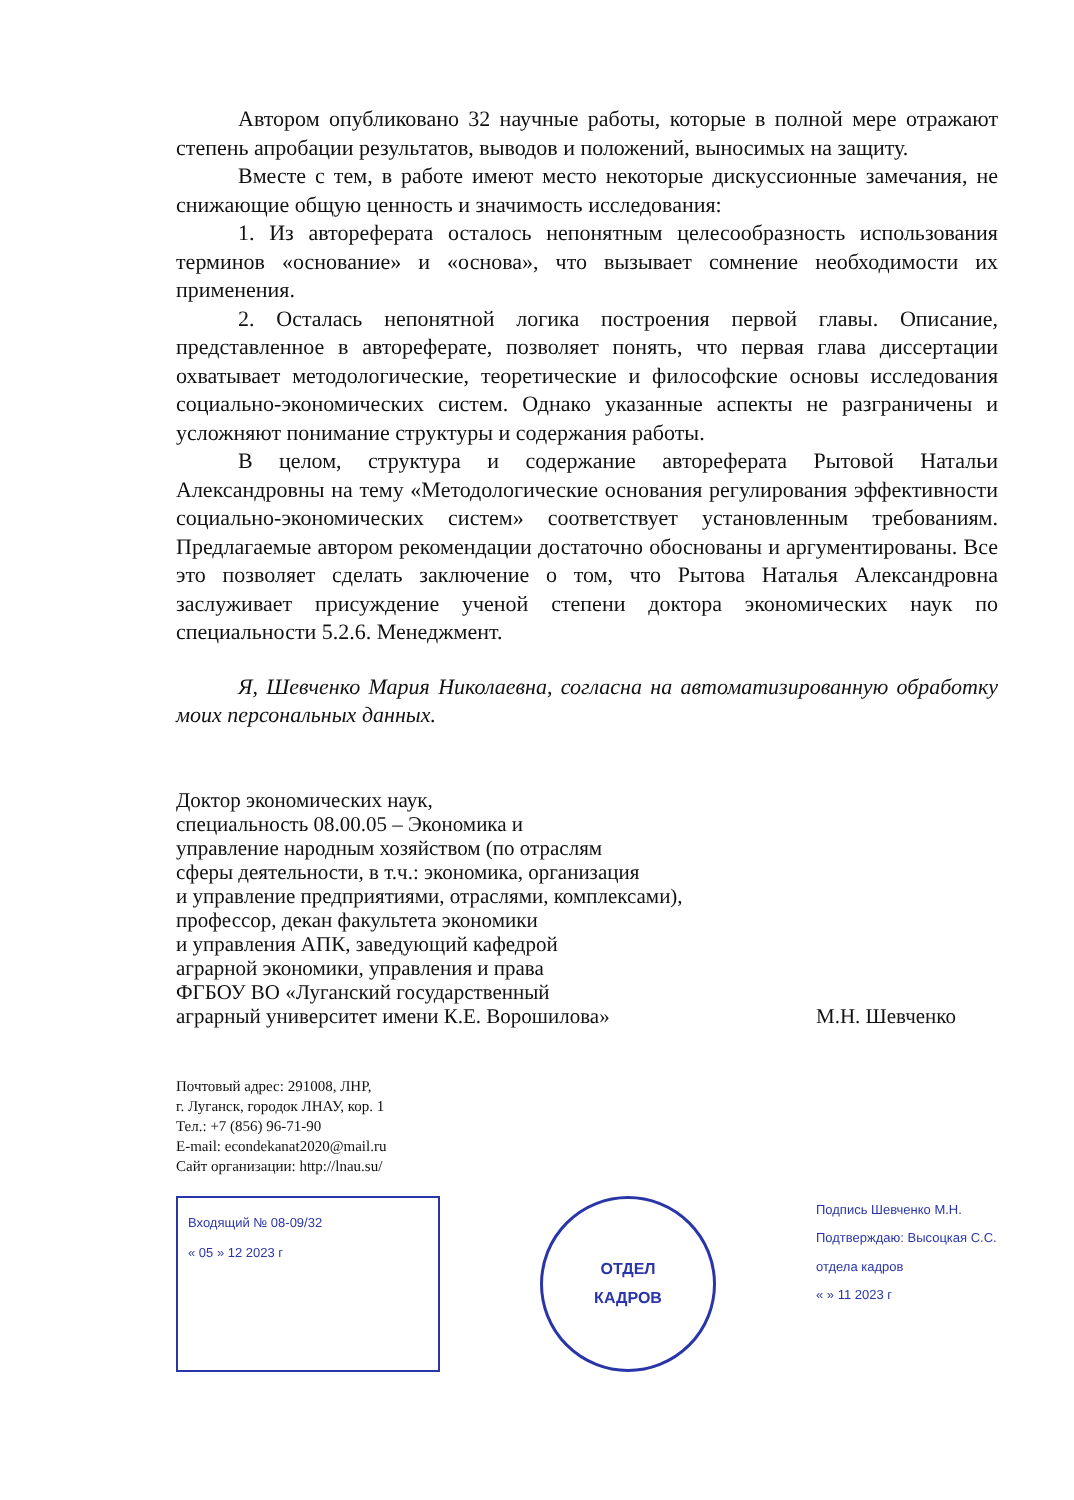Автором опубликовано 32 научные работы, которые в полной мере отражают степень апробации результатов, выводов и положений, выносимых на защиту.
Вместе с тем, в работе имеют место некоторые дискуссионные замечания, не снижающие общую ценность и значимость исследования:
1. Из автореферата осталось непонятным целесообразность использования терминов «основание» и «основа», что вызывает сомнение необходимости их применения.
2. Осталась непонятной логика построения первой главы. Описание, представленное в автореферате, позволяет понять, что первая глава диссертации охватывает методологические, теоретические и философские основы исследования социально-экономических систем. Однако указанные аспекты не разграничены и усложняют понимание структуры и содержания работы.
В целом, структура и содержание автореферата Рытовой Натальи Александровны на тему «Методологические основания регулирования эффективности социально-экономических систем» соответствует установленным требованиям. Предлагаемые автором рекомендации достаточно обоснованы и аргументированы. Все это позволяет сделать заключение о том, что Рытова Наталья Александровна заслуживает присуждение ученой степени доктора экономических наук по специальности 5.2.6. Менеджмент.
Я, Шевченко Мария Николаевна, согласна на автоматизированную обработку моих персональных данных.
Доктор экономических наук,
специальность 08.00.05 – Экономика и
управление народным хозяйством (по отраслям
сферы деятельности, в т.ч.: экономика, организация
и управление предприятиями, отраслями, комплексами),
профессор, декан факультета экономики
и управления АПК, заведующий кафедрой
аграрной экономики, управления и права
ФГБОУ ВО «Луганский государственный
аграрный университет имени К.Е. Ворошилова»
М.Н. Шевченко
Почтовый адрес: 291008, ЛНР,
г. Луганск, городок ЛНАУ, кор. 1
Тел.: +7 (856) 96-71-90
E-mail: econdekanat2020@mail.ru
Сайт организации: http://lnau.su/
Входящий № 08-09/32
« 05 » 12 2023 г
ОТДЕЛ
КАДРОВ
Подпись Шевченко М.Н.
Подтверждаю: Высоцкая С.С.
отдела кадров
« » 11 2023 г